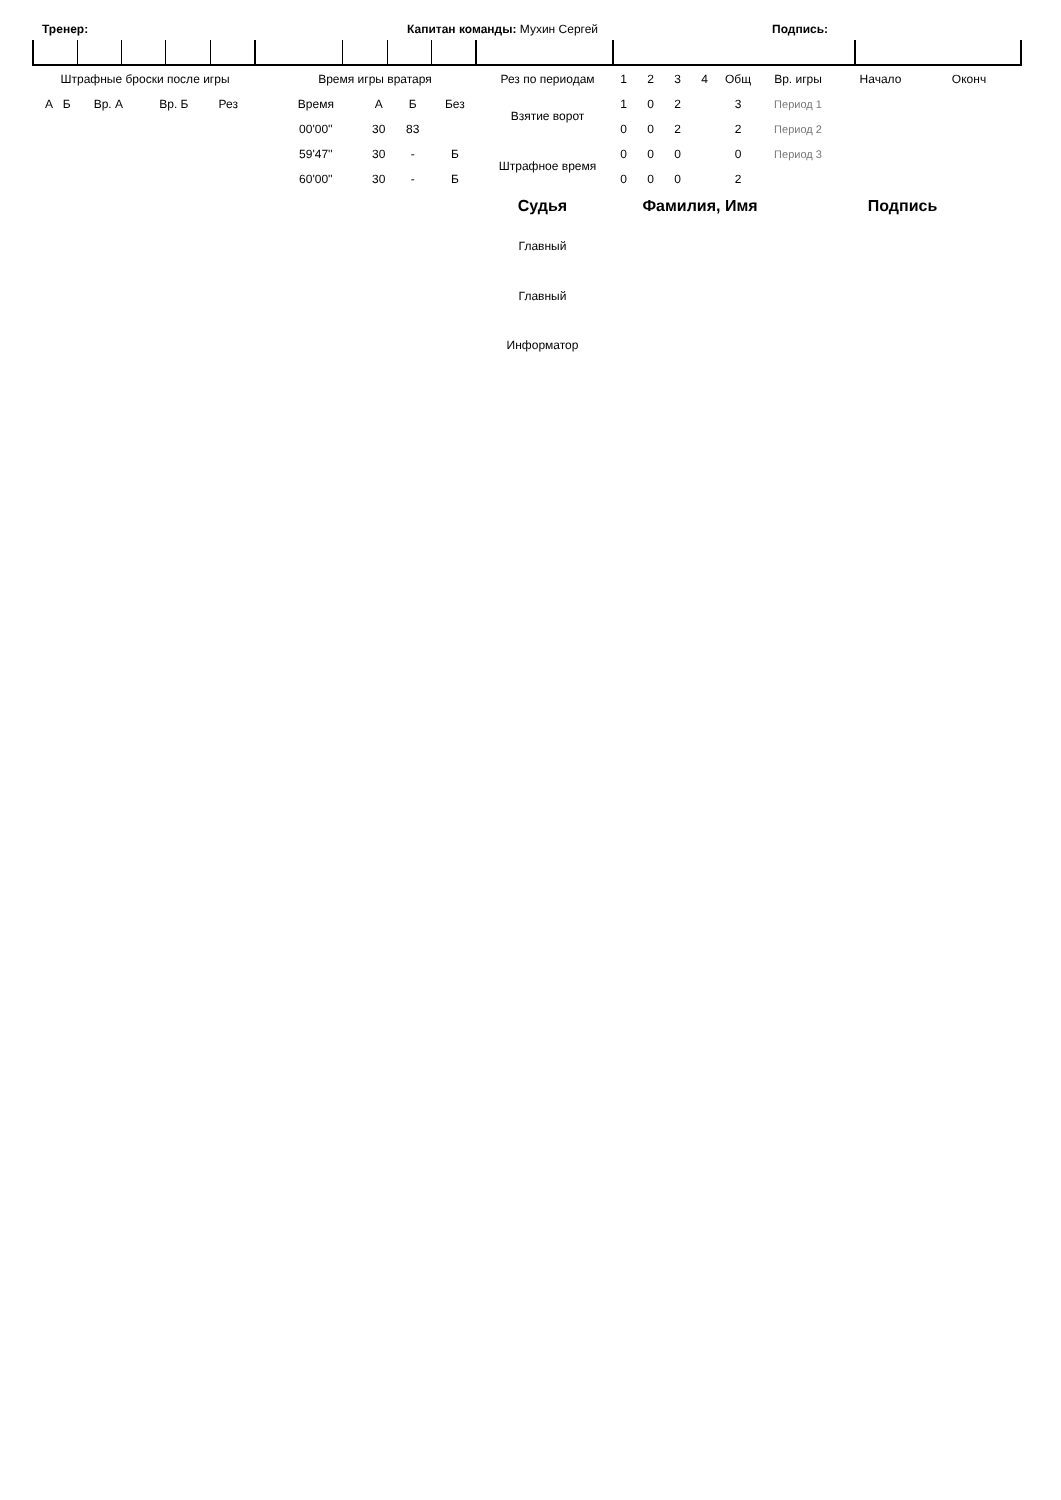Тренер: Капитан команды: Мухин Сергей Подпись:
| Штрафные броски после игры | | | | |
| А | Б | Вр. А | Вр. Б | Рез |
| Время игры вратаря | | | |
| Время | А | Б | Без |
| 00'00'' | 30 | 83 | |
| 59'47'' | 30 | - | Б |
| 60'00'' | 30 | - | Б |
| Рез по периодам | 1 | 2 | 3 | 4 | Общ | Вр. игры | Начало | Оконч |
| Взятие ворот | 1 | 0 | 2 | | 3 | Период 1 | | |
| | 0 | 0 | 2 | | 2 | Период 2 | | |
| Штрафное время | 0 | 0 | 0 | | 0 | Период 3 | | |
| | 0 | 0 | 0 | | 2 | | | |
| Судья | Фамилия, Имя | Подпись |
| Главный | | |
| Главный | | |
| Информатор | | |